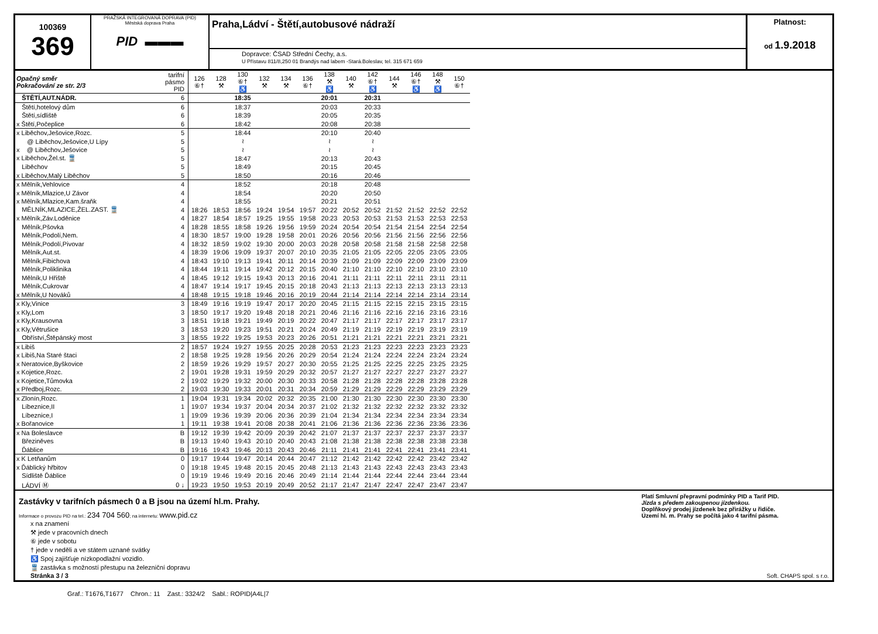100369
369
PRAŽSKÁ INTEGROVANÁ DOPRAVA (PID)
Městská doprava Praha
PID ▬▬▬
Praha,Ládví - Štětí,autobusové nádraží
Dopravce: ČSAD Střední Čechy, a.s.
U Přístavu 811/8,250 01 Brandýs nad labem -Stará.Boleslav, tel. 315 671 659
Platnost:
od 1.9.2018
| Opačný směr Pokračování ze str. 2/3 | tarifní pásmo PID | 126 ⑥† | 128 ⚒ | 130 ⑥† ♿ | 132 ⚒ | 134 ⚒ | 136 ⑥† | 138 ⚒ ♿ | 140 ⚒ | 142 ⑥† ♿ | 144 ⚒ | 146 ⑥† ♿ | 148 ⚒ ♿ | 150 ⑥† |
| --- | --- | --- | --- | --- | --- | --- | --- | --- | --- | --- | --- | --- | --- | --- |
| ŠTĚTÍ,AUT.NÁDR. | 6 | | | 18:35 | | | | 20:01 | | 20:31 | | | | |
| Štětí,hotelový dům | 6 | | | 18:37 | | | | 20:03 | | 20:33 | | | | |
| Štětí,sídliště | 6 | | | 18:39 | | | | 20:05 | | 20:35 | | | | |
| x Štětí,Počeplice | 6 | | | 18:42 | | | | 20:08 | | 20:38 | | | | |
| x Liběchov,Ješovice,Rozc. | 5 | | | 18:44 | | | | 20:10 | | 20:40 | | | | |
| @ Liběchov,Ješovice,U Lípy | 5 | | | ≀ | | | | ≀ | | ≀ | | | | |
| x @ Liběchov,Ješovice | 5 | | | ≀ | | | | ≀ | | ≀ | | | | |
| x Liběchov,Žel.st. 🚆 | 5 | | | 18:47 | | | | 20:13 | | 20:43 | | | | |
| Liběchov | 5 | | | 18:49 | | | | 20:15 | | 20:45 | | | | |
| x Liběchov,Malý Liběchov | 5 | | | 18:50 | | | | 20:16 | | 20:46 | | | | |
| x Mělník,Vehlovice | 4 | | | 18:52 | | | | 20:18 | | 20:48 | | | | |
| x Mělník,Mlazice,U Závor | 4 | | | 18:54 | | | | 20:20 | | 20:50 | | | | |
| x Mělník,Mlazice,Kam.šraňk | 4 | | | 18:55 | | | | 20:21 | | 20:51 | | | | |
| MĚLNÍK,MLAZICE,ŽEL.ZAST. 🚆 | 4 | 18:26 | 18:53 | 18:56 | 19:24 | 19:54 | 19:57 | 20:22 | 20:52 | 20:52 | 21:52 | 21:52 | 22:52 | 22:52 |
| x Mělník,Záv.Loděnice | 4 | 18:27 | 18:54 | 18:57 | 19:25 | 19:55 | 19:58 | 20:23 | 20:53 | 20:53 | 21:53 | 21:53 | 22:53 | 22:53 |
| Mělník,Pšovka | 4 | 18:28 | 18:55 | 18:58 | 19:26 | 19:56 | 19:59 | 20:24 | 20:54 | 20:54 | 21:54 | 21:54 | 22:54 | 22:54 |
| Mělník,Podolí,Nem. | 4 | 18:30 | 18:57 | 19:00 | 19:28 | 19:58 | 20:01 | 20:26 | 20:56 | 20:56 | 21:56 | 21:56 | 22:56 | 22:56 |
| Mělník,Podolí,Pivovar | 4 | 18:32 | 18:59 | 19:02 | 19:30 | 20:00 | 20:03 | 20:28 | 20:58 | 20:58 | 21:58 | 21:58 | 22:58 | 22:58 |
| Mělník,Aut.st. | 4 | 18:39 | 19:06 | 19:09 | 19:37 | 20:07 | 20:10 | 20:35 | 21:05 | 21:05 | 22:05 | 22:05 | 23:05 | 23:05 |
| Mělník,Fibichova | 4 | 18:43 | 19:10 | 19:13 | 19:41 | 20:11 | 20:14 | 20:39 | 21:09 | 21:09 | 22:09 | 22:09 | 23:09 | 23:09 |
| Mělník,Poliklinika | 4 | 18:44 | 19:11 | 19:14 | 19:42 | 20:12 | 20:15 | 20:40 | 21:10 | 21:10 | 22:10 | 22:10 | 23:10 | 23:10 |
| Mělník,U Hřiště | 4 | 18:45 | 19:12 | 19:15 | 19:43 | 20:13 | 20:16 | 20:41 | 21:11 | 21:11 | 22:11 | 22:11 | 23:11 | 23:11 |
| Mělník,Cukrovar | 4 | 18:47 | 19:14 | 19:17 | 19:45 | 20:15 | 20:18 | 20:43 | 21:13 | 21:13 | 22:13 | 22:13 | 23:13 | 23:13 |
| x Mělník,U Nováků | 4 | 18:48 | 19:15 | 19:18 | 19:46 | 20:16 | 20:19 | 20:44 | 21:14 | 21:14 | 22:14 | 22:14 | 23:14 | 23:14 |
| x Kly,Vinice | 3 | 18:49 | 19:16 | 19:19 | 19:47 | 20:17 | 20:20 | 20:45 | 21:15 | 21:15 | 22:15 | 22:15 | 23:15 | 23:15 |
| x Kly,Lom | 3 | 18:50 | 19:17 | 19:20 | 19:48 | 20:18 | 20:21 | 20:46 | 21:16 | 21:16 | 22:16 | 22:16 | 23:16 | 23:16 |
| x Kly,Krausovna | 3 | 18:51 | 19:18 | 19:21 | 19:49 | 20:19 | 20:22 | 20:47 | 21:17 | 21:17 | 22:17 | 22:17 | 23:17 | 23:17 |
| x Kly,Větrušice | 3 | 18:53 | 19:20 | 19:23 | 19:51 | 20:21 | 20:24 | 20:49 | 21:19 | 21:19 | 22:19 | 22:19 | 23:19 | 23:19 |
| Obříství,Štěpánský most | 3 | 18:55 | 19:22 | 19:25 | 19:53 | 20:23 | 20:26 | 20:51 | 21:21 | 21:21 | 22:21 | 22:21 | 23:21 | 23:21 |
| x Libiš | 2 | 18:57 | 19:24 | 19:27 | 19:55 | 20:25 | 20:28 | 20:53 | 21:23 | 21:23 | 22:23 | 22:23 | 23:23 | 23:23 |
| x Libiš,Na Staré štaci | 2 | 18:58 | 19:25 | 19:28 | 19:56 | 20:26 | 20:29 | 20:54 | 21:24 | 21:24 | 22:24 | 22:24 | 23:24 | 23:24 |
| x Neratovice,Byškovice | 2 | 18:59 | 19:26 | 19:29 | 19:57 | 20:27 | 20:30 | 20:55 | 21:25 | 21:25 | 22:25 | 22:25 | 23:25 | 23:25 |
| x Kojetice,Rozc. | 2 | 19:01 | 19:28 | 19:31 | 19:59 | 20:29 | 20:32 | 20:57 | 21:27 | 21:27 | 22:27 | 22:27 | 23:27 | 23:27 |
| x Kojetice,Tůmovka | 2 | 19:02 | 19:29 | 19:32 | 20:00 | 20:30 | 20:33 | 20:58 | 21:28 | 21:28 | 22:28 | 22:28 | 23:28 | 23:28 |
| x Předboj,Rozc. | 2 | 19:03 | 19:30 | 19:33 | 20:01 | 20:31 | 20:34 | 20:59 | 21:29 | 21:29 | 22:29 | 22:29 | 23:29 | 23:29 |
| x Zlonín,Rozc. | 1 | 19:04 | 19:31 | 19:34 | 20:02 | 20:32 | 20:35 | 21:00 | 21:30 | 21:30 | 22:30 | 22:30 | 23:30 | 23:30 |
| Líbeznice,II | 1 | 19:07 | 19:34 | 19:37 | 20:04 | 20:34 | 20:37 | 21:02 | 21:32 | 21:32 | 22:32 | 22:32 | 23:32 | 23:32 |
| Líbeznice,I | 1 | 19:09 | 19:36 | 19:39 | 20:06 | 20:36 | 20:39 | 21:04 | 21:34 | 21:34 | 22:34 | 22:34 | 23:34 | 23:34 |
| x Bořanovice | 1 | 19:11 | 19:38 | 19:41 | 20:08 | 20:38 | 20:41 | 21:06 | 21:36 | 21:36 | 22:36 | 22:36 | 23:36 | 23:36 |
| x Na Boleslavce | B | 19:12 | 19:39 | 19:42 | 20:09 | 20:39 | 20:42 | 21:07 | 21:37 | 21:37 | 22:37 | 22:37 | 23:37 | 23:37 |
| Březiněves | B | 19:13 | 19:40 | 19:43 | 20:10 | 20:40 | 20:43 | 21:08 | 21:38 | 21:38 | 22:38 | 22:38 | 23:38 | 23:38 |
| Ďáblice | B | 19:16 | 19:43 | 19:46 | 20:13 | 20:43 | 20:46 | 21:11 | 21:41 | 21:41 | 22:41 | 22:41 | 23:41 | 23:41 |
| x K Letňanům | 0 | 19:17 | 19:44 | 19:47 | 20:14 | 20:44 | 20:47 | 21:12 | 21:42 | 21:42 | 22:42 | 22:42 | 23:42 | 23:42 |
| x Ďáblický hřbitov | 0 | 19:18 | 19:45 | 19:48 | 20:15 | 20:45 | 20:48 | 21:13 | 21:43 | 21:43 | 22:43 | 22:43 | 23:43 | 23:43 |
| Sídliště Ďáblice | 0 | 19:19 | 19:46 | 19:49 | 20:16 | 20:46 | 20:49 | 21:14 | 21:44 | 21:44 | 22:44 | 22:44 | 23:44 | 23:44 |
| LÁDVÍ Ⓜ | 0 ↓ | 19:23 | 19:50 | 19:53 | 20:19 | 20:49 | 20:52 | 21:17 | 21:47 | 21:47 | 22:47 | 22:47 | 23:47 | 23:47 |
Zastávky v tarifních pásmech 0 a B jsou na území hl.m. Prahy.
Informace o provozu PID na tel.: 234 704 560; na internetu: www.pid.cz
x na znamení
⚒ jede v pracovních dnech
⑥ jede v sobotu
† jede v neděli a ve státem uznané svátky
♿ Spoj zajišťuje nízkopodlažní vozidlo.
🚆 zastávka s možností přestupu na železniční dopravu
Stránka 3 / 3
Platí Smluvní přepravní podmínky PID a Tarif PID.
Jízda s předem zakoupenou jízdenkou.
Doplňkový prodej jízdenek bez přirážky u řidiče.
Území hl. m. Prahy se počítá jako 4 tarifní pásma.
Soft. CHAPS spol. s r.o.
Graf.: T1676,T1677 Chron.: 11 Zast.: 3324/2 Sabl.: ROPID|A4L|7